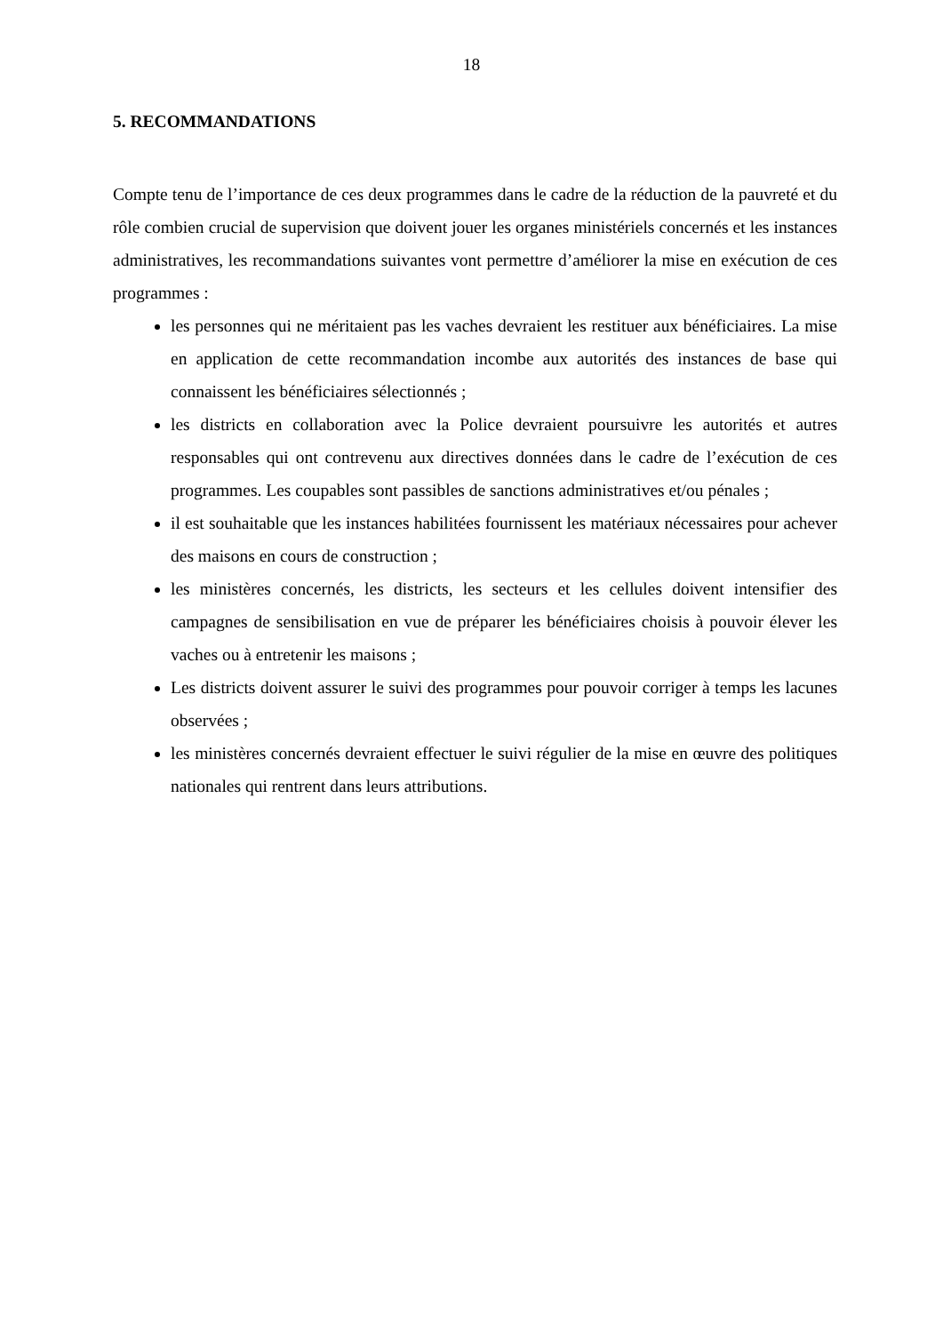18
5. RECOMMANDATIONS
Compte tenu de l’importance de ces deux programmes dans le cadre de la réduction de la pauvreté et du rôle combien crucial de supervision que doivent jouer les organes ministériels concernés et les instances administratives, les recommandations suivantes vont permettre d’améliorer la mise en exécution de ces programmes :
les personnes qui ne méritaient pas les vaches devraient les restituer aux bénéficiaires. La mise en application de cette recommandation incombe aux autorités des instances de base qui connaissent les bénéficiaires sélectionnés ;
les districts en collaboration avec la Police devraient poursuivre les autorités et autres responsables qui ont contrevenu aux directives données dans le cadre de l’exécution de ces programmes. Les coupables sont passibles de sanctions administratives et/ou pénales ;
il est souhaitable que les instances habilitées fournissent les matériaux nécessaires pour achever des maisons en cours de construction ;
les ministères concernés, les districts, les secteurs et les cellules doivent intensifier des campagnes de sensibilisation en vue de préparer les bénéficiaires choisis à pouvoir élever les vaches ou à entretenir les maisons ;
Les districts doivent assurer le suivi des programmes pour pouvoir corriger à temps les lacunes observées ;
les ministères concernés devraient effectuer le suivi régulier de la mise en œuvre des politiques nationales qui rentrent dans leurs attributions.